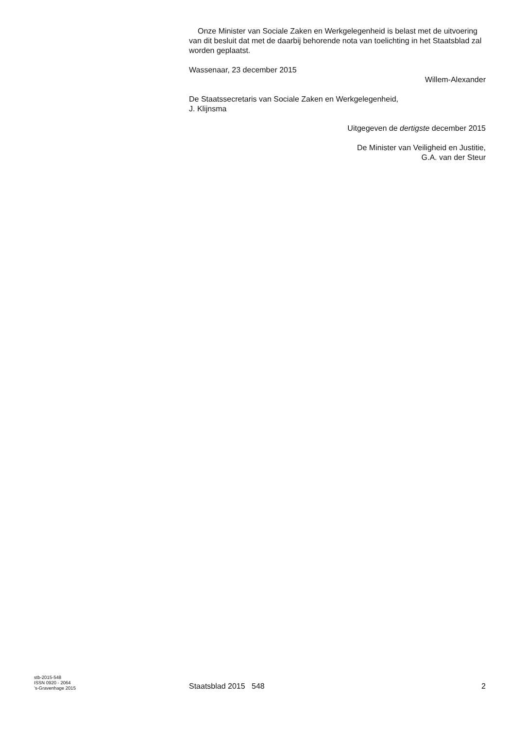Onze Minister van Sociale Zaken en Werkgelegenheid is belast met de uitvoering van dit besluit dat met de daarbij behorende nota van toelichting in het Staatsblad zal worden geplaatst.
Wassenaar, 23 december 2015
Willem-Alexander
De Staatssecretaris van Sociale Zaken en Werkgelegenheid,
J. Klijnsma
Uitgegeven de dertigste december 2015
De Minister van Veiligheid en Justitie,
G.A. van der Steur
stb-2015-548
ISSN 0920 - 2064
’s-Gravenhage 2015
Staatsblad 2015 548
2